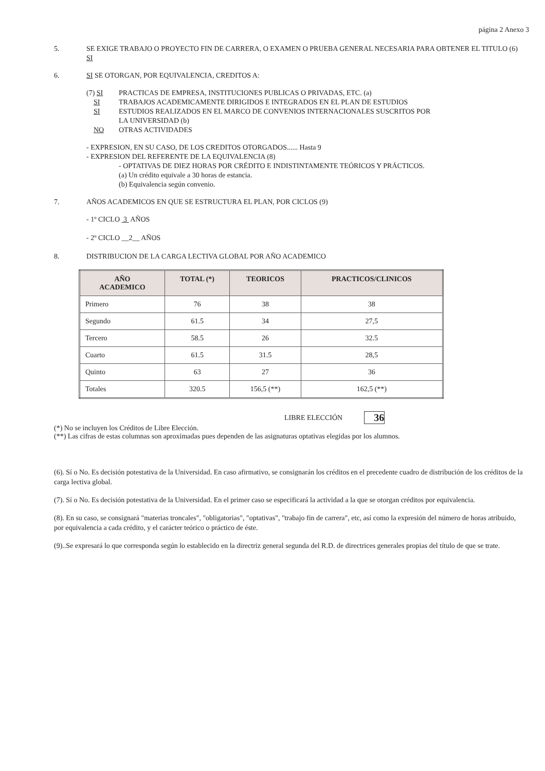página 2 Anexo 3
5. SE EXIGE TRABAJO O PROYECTO FIN DE CARRERA, O EXAMEN O PRUEBA GENERAL NECESARIA PARA OBTENER EL TITULO (6) SI
6. SI SE OTORGAN, POR EQUIVALENCIA, CREDITOS A:
(7) SI PRACTICAS DE EMPRESA, INSTITUCIONES PUBLICAS O PRIVADAS, ETC. (a)
SI TRABAJOS ACADEMICAMENTE DIRIGIDOS E INTEGRADOS EN EL PLAN DE ESTUDIOS
SI ESTUDIOS REALIZADOS EN EL MARCO DE CONVENIOS INTERNACIONALES SUSCRITOS POR
LA UNIVERSIDAD (b)
NO OTRAS ACTIVIDADES
- EXPRESION, EN SU CASO, DE LOS CREDITOS OTORGADOS...... Hasta 9
- EXPRESION DEL REFERENTE DE LA EQUIVALENCIA (8)
- OPTATIVAS DE DIEZ HORAS POR CRÉDITO E INDISTINTAMENTE TEÓRICOS Y PRÁCTICOS.
(a) Un crédito equivale a 30 horas de estancia.
(b) Equivalencia según convenio.
7. AÑOS ACADEMICOS EN QUE SE ESTRUCTURA EL PLAN, POR CICLOS (9)
- 1º CICLO 3 AÑOS
- 2º CICLO __2__ AÑOS
8. DISTRIBUCION DE LA CARGA LECTIVA GLOBAL POR AÑO ACADEMICO
| AÑO ACADEMICO | TOTAL (*) | TEORICOS | PRACTICOS/CLINICOS |
| --- | --- | --- | --- |
| Primero | 76 | 38 | 38 |
| Segundo | 61.5 | 34 | 27,5 |
| Tercero | 58.5 | 26 | 32.5 |
| Cuarto | 61.5 | 31.5 | 28,5 |
| Quinto | 63 | 27 | 36 |
| Totales | 320.5 | 156,5 (**) | 162,5 (**) |
LIBRE ELECCIÓN 36
(*) No se incluyen los Créditos de Libre Elección.
(**) Las cifras de estas columnas son aproximadas pues dependen de las asignaturas optativas elegidas por los alumnos.
(6). Sí o No. Es decisión potestativa de la Universidad. En caso afirmativo, se consignarán los créditos en el precedente cuadro de distribución de los créditos de la carga lectiva global.
(7). Sí o No. Es decisión potestativa de la Universidad. En el primer caso se especificará la actividad a la que se otorgan créditos por equivalencia.
(8). En su caso, se consignará "materias troncales", "obligatorias", "optativas", "trabajo fin de carrera", etc, así como la expresión del número de horas atribuido, por equivalencia a cada crédito, y el carácter teórico o práctico de éste.
(9)..Se expresará lo que corresponda según lo establecido en la directriz general segunda del R.D. de directrices generales propias del título de que se trate.